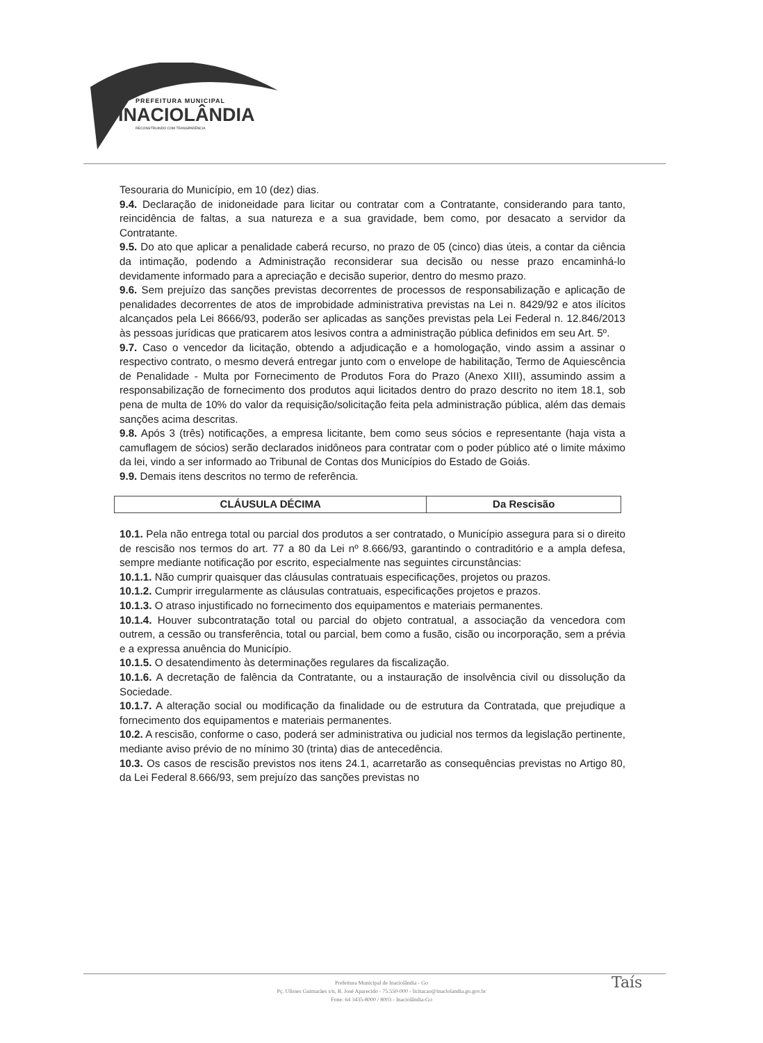PREFEITURA MUNICIPAL
INACIOLÂNDIA
RECONSTRUINDO COM TRANSPARÊNCIA
Tesouraria do Município, em 10 (dez) dias.
9.4. Declaração de inidoneidade para licitar ou contratar com a Contratante, considerando para tanto, reincidência de faltas, a sua natureza e a sua gravidade, bem como, por desacato a servidor da Contratante.
9.5. Do ato que aplicar a penalidade caberá recurso, no prazo de 05 (cinco) dias úteis, a contar da ciência da intimação, podendo a Administração reconsiderar sua decisão ou nesse prazo encaminhá-lo devidamente informado para a apreciação e decisão superior, dentro do mesmo prazo.
9.6. Sem prejuízo das sanções previstas decorrentes de processos de responsabilização e aplicação de penalidades decorrentes de atos de improbidade administrativa previstas na Lei n. 8429/92 e atos ilícitos alcançados pela Lei 8666/93, poderão ser aplicadas as sanções previstas pela Lei Federal n. 12.846/2013 às pessoas jurídicas que praticarem atos lesivos contra a administração pública definidos em seu Art. 5º.
9.7. Caso o vencedor da licitação, obtendo a adjudicação e a homologação, vindo assim a assinar o respectivo contrato, o mesmo deverá entregar junto com o envelope de habilitação, Termo de Aquiescência de Penalidade - Multa por Fornecimento de Produtos Fora do Prazo (Anexo XIII), assumindo assim a responsabilização de fornecimento dos produtos aqui licitados dentro do prazo descrito no item 18.1, sob pena de multa de 10% do valor da requisição/solicitação feita pela administração pública, além das demais sanções acima descritas.
9.8. Após 3 (três) notificações, a empresa licitante, bem como seus sócios e representante (haja vista a camuflagem de sócios) serão declarados inidôneos para contratar com o poder público até o limite máximo da lei, vindo a ser informado ao Tribunal de Contas dos Municípios do Estado de Goiás.
9.9. Demais itens descritos no termo de referência.
| CLÁUSULA DÉCIMA | Da Rescisão |
10.1. Pela não entrega total ou parcial dos produtos a ser contratado, o Município assegura para si o direito de rescisão nos termos do art. 77 a 80 da Lei nº 8.666/93, garantindo o contraditório e a ampla defesa, sempre mediante notificação por escrito, especialmente nas seguintes circunstâncias:
10.1.1. Não cumprir quaisquer das cláusulas contratuais especificações, projetos ou prazos.
10.1.2. Cumprir irregularmente as cláusulas contratuais, especificações projetos e prazos.
10.1.3. O atraso injustificado no fornecimento dos equipamentos e materiais permanentes.
10.1.4. Houver subcontratação total ou parcial do objeto contratual, a associação da vencedora com outrem, a cessão ou transferência, total ou parcial, bem como a fusão, cisão ou incorporação, sem a prévia e a expressa anuência do Município.
10.1.5. O desatendimento às determinações regulares da fiscalização.
10.1.6. A decretação de falência da Contratante, ou a instauração de insolvência civil ou dissolução da Sociedade.
10.1.7. A alteração social ou modificação da finalidade ou de estrutura da Contratada, que prejudique a fornecimento dos equipamentos e materiais permanentes.
10.2. A rescisão, conforme o caso, poderá ser administrativa ou judicial nos termos da legislação pertinente, mediante aviso prévio de no mínimo 30 (trinta) dias de antecedência.
10.3. Os casos de rescisão previstos nos itens 24.1, acarretarão as consequências previstas no Artigo 80, da Lei Federal 8.666/93, sem prejuízo das sanções previstas no
Prefeitura Municipal de Inaciolândia - Go
Pç. Ulisses Guimarães s/n, B. José Aparecido - 75.550-000 - licitacao@inaciolandia.go.gov.br
Fone: 64 3435-8000 / 8003 - Inaciolândia-Go
Taís